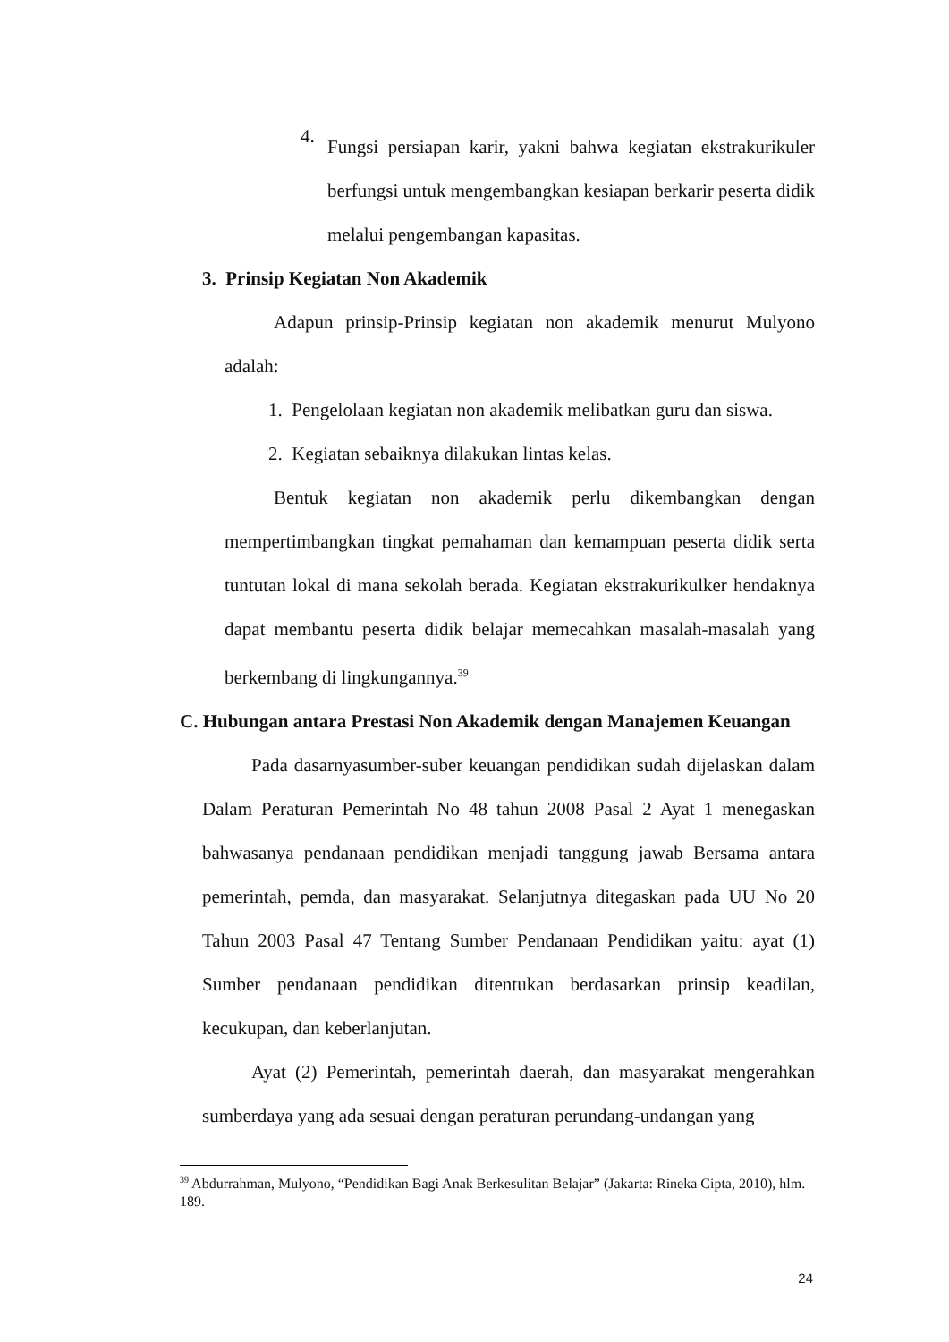4.
Fungsi persiapan karir, yakni bahwa kegiatan ekstrakurikuler berfungsi untuk mengembangkan kesiapan berkarir peserta didik melalui pengembangan kapasitas.
3. Prinsip Kegiatan Non Akademik
Adapun prinsip-Prinsip kegiatan non akademik menurut Mulyono adalah:
1. Pengelolaan kegiatan non akademik melibatkan guru dan siswa.
2. Kegiatan sebaiknya dilakukan lintas kelas.
Bentuk kegiatan non akademik perlu dikembangkan dengan mempertimbangkan tingkat pemahaman dan kemampuan peserta didik serta tuntutan lokal di mana sekolah berada. Kegiatan ekstrakurikulker hendaknya dapat membantu peserta didik belajar memecahkan masalah-masalah yang berkembang di lingkungannya.<sup>39</sup>
C. Hubungan antara Prestasi Non Akademik dengan Manajemen Keuangan
Pada dasarnyasumber-suber keuangan pendidikan sudah dijelaskan dalam Dalam Peraturan Pemerintah No 48 tahun 2008 Pasal 2 Ayat 1 menegaskan bahwasanya pendanaan pendidikan menjadi tanggung jawab Bersama antara pemerintah, pemda, dan masyarakat. Selanjutnya ditegaskan pada UU No 20 Tahun 2003 Pasal 47 Tentang Sumber Pendanaan Pendidikan yaitu: ayat (1) Sumber pendanaan pendidikan ditentukan berdasarkan prinsip keadilan, kecukupan, dan keberlanjutan.
Ayat (2) Pemerintah, pemerintah daerah, dan masyarakat mengerahkan sumberdaya yang ada sesuai dengan peraturan perundang-undangan yang
<sup>39</sup> Abdurrahman, Mulyono, “Pendidikan Bagi Anak Berkesulitan Belajar” (Jakarta: Rineka Cipta, 2010), hlm. 189.
24